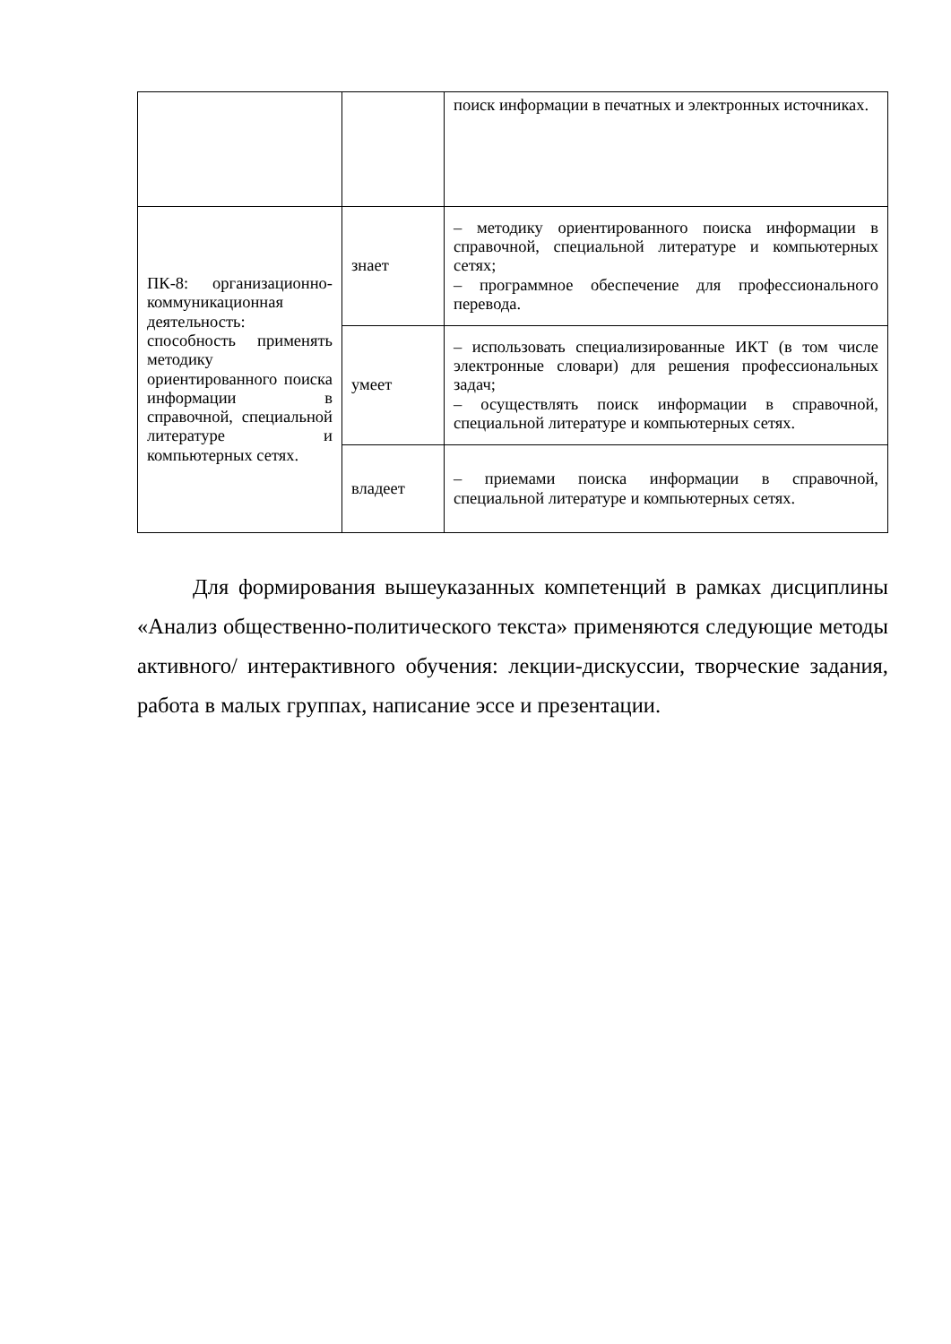| | | поиск информации в печатных и электронных источниках. |
| ПК-8: организационно-коммуникационная деятельность: способность применять методику ориентированного поиска информации в справочной, специальной литературе и компьютерных сетях. | знает | – методику ориентированного поиска информации в справочной, специальной литературе и компьютерных сетях; – программное обеспечение для профессионального перевода. |
| | умеет | – использовать специализированные ИКТ (в том числе электронные словари) для решения профессиональных задач; – осуществлять поиск информации в справочной, специальной литературе и компьютерных сетях. |
| | владеет | – приемами поиска информации в справочной, специальной литературе и компьютерных сетях. |
Для формирования вышеуказанных компетенций в рамках дисциплины «Анализ общественно-политического текста» применяются следующие методы активного/ интерактивного обучения: лекции-дискуссии, творческие задания, работа в малых группах, написание эссе и презентации.